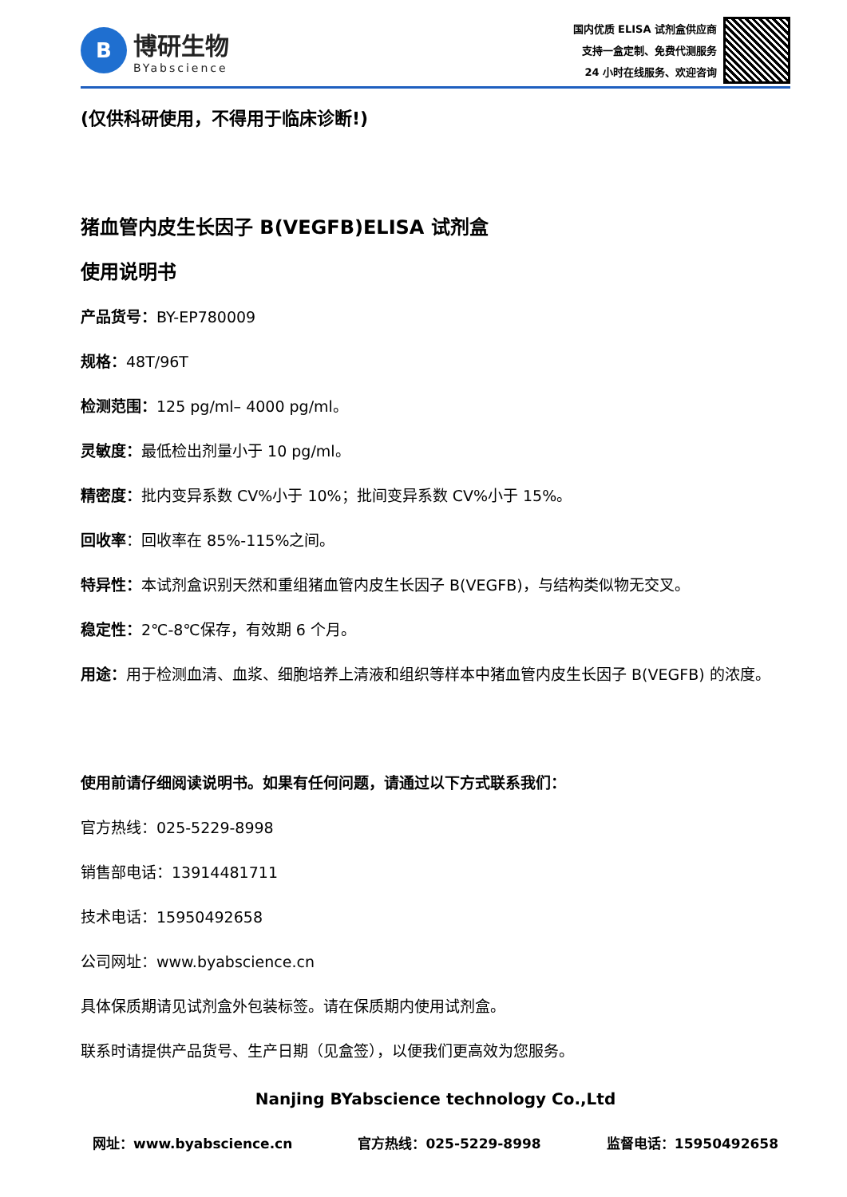B
博研生物
BYabscience
国内优质 ELISA 试剂盒供应商
支持一盒定制、免费代测服务
24 小时在线服务、欢迎咨询
(仅供科研使用，不得用于临床诊断!)
猪血管内皮生长因子 B(VEGFB)ELISA 试剂盒
使用说明书
产品货号：BY-EP780009
规格：48T/96T
检测范围：125 pg/ml– 4000 pg/ml。
灵敏度：最低检出剂量小于 10 pg/ml。
精密度：批内变异系数 CV%小于 10%；批间变异系数 CV%小于 15%。
回收率：回收率在 85%-115%之间。
特异性：本试剂盒识别天然和重组猪血管内皮生长因子 B(VEGFB)，与结构类似物无交叉。
稳定性：2℃-8℃保存，有效期 6 个月。
用途：用于检测血清、血浆、细胞培养上清液和组织等样本中猪血管内皮生长因子 B(VEGFB) 的浓度。
使用前请仔细阅读说明书。如果有任何问题，请通过以下方式联系我们：
官方热线：025-5229-8998
销售部电话：13914481711
技术电话：15950492658
公司网址：www.byabscience.cn
具体保质期请见试剂盒外包装标签。请在保质期内使用试剂盒。
联系时请提供产品货号、生产日期（见盒签），以便我们更高效为您服务。
Nanjing BYabscience technology Co.,Ltd
网址：www.byabscience.cn 官方热线：025-5229-8998 监督电话：15950492658